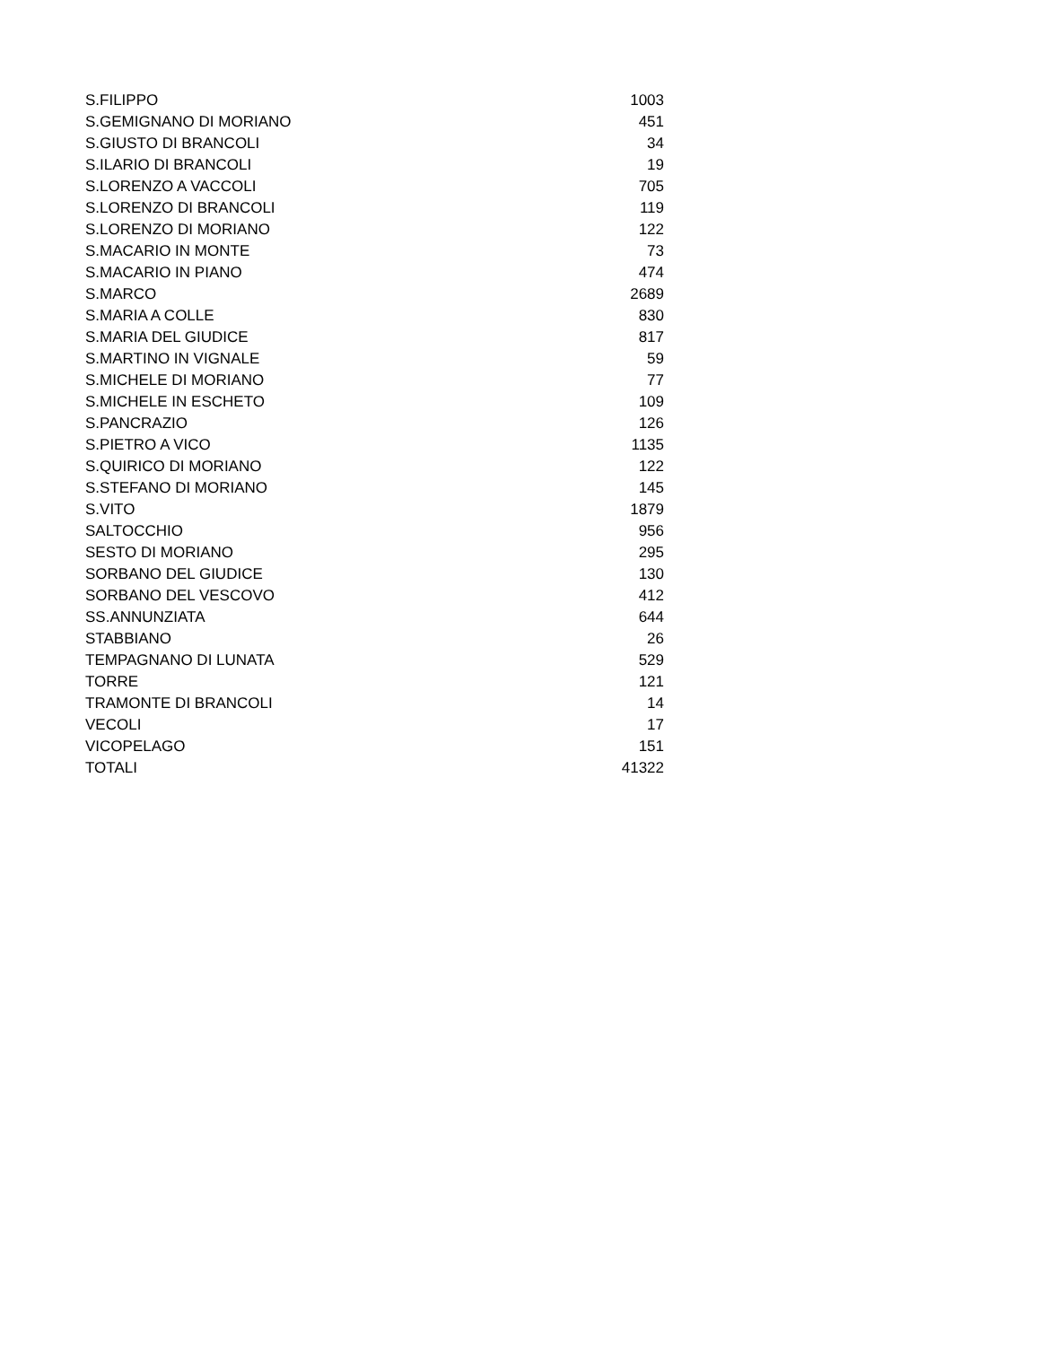| S.FILIPPO | 1003 |
| S.GEMIGNANO DI MORIANO | 451 |
| S.GIUSTO DI BRANCOLI | 34 |
| S.ILARIO DI BRANCOLI | 19 |
| S.LORENZO A VACCOLI | 705 |
| S.LORENZO DI BRANCOLI | 119 |
| S.LORENZO DI MORIANO | 122 |
| S.MACARIO IN MONTE | 73 |
| S.MACARIO IN PIANO | 474 |
| S.MARCO | 2689 |
| S.MARIA A COLLE | 830 |
| S.MARIA DEL GIUDICE | 817 |
| S.MARTINO IN VIGNALE | 59 |
| S.MICHELE DI MORIANO | 77 |
| S.MICHELE IN ESCHETO | 109 |
| S.PANCRAZIO | 126 |
| S.PIETRO A VICO | 1135 |
| S.QUIRICO DI MORIANO | 122 |
| S.STEFANO DI MORIANO | 145 |
| S.VITO | 1879 |
| SALTOCCHIO | 956 |
| SESTO DI MORIANO | 295 |
| SORBANO DEL GIUDICE | 130 |
| SORBANO DEL VESCOVO | 412 |
| SS.ANNUNZIATA | 644 |
| STABBIANO | 26 |
| TEMPAGNANO DI LUNATA | 529 |
| TORRE | 121 |
| TRAMONTE DI BRANCOLI | 14 |
| VECOLI | 17 |
| VICOPELAGO | 151 |
| TOTALI | 41322 |